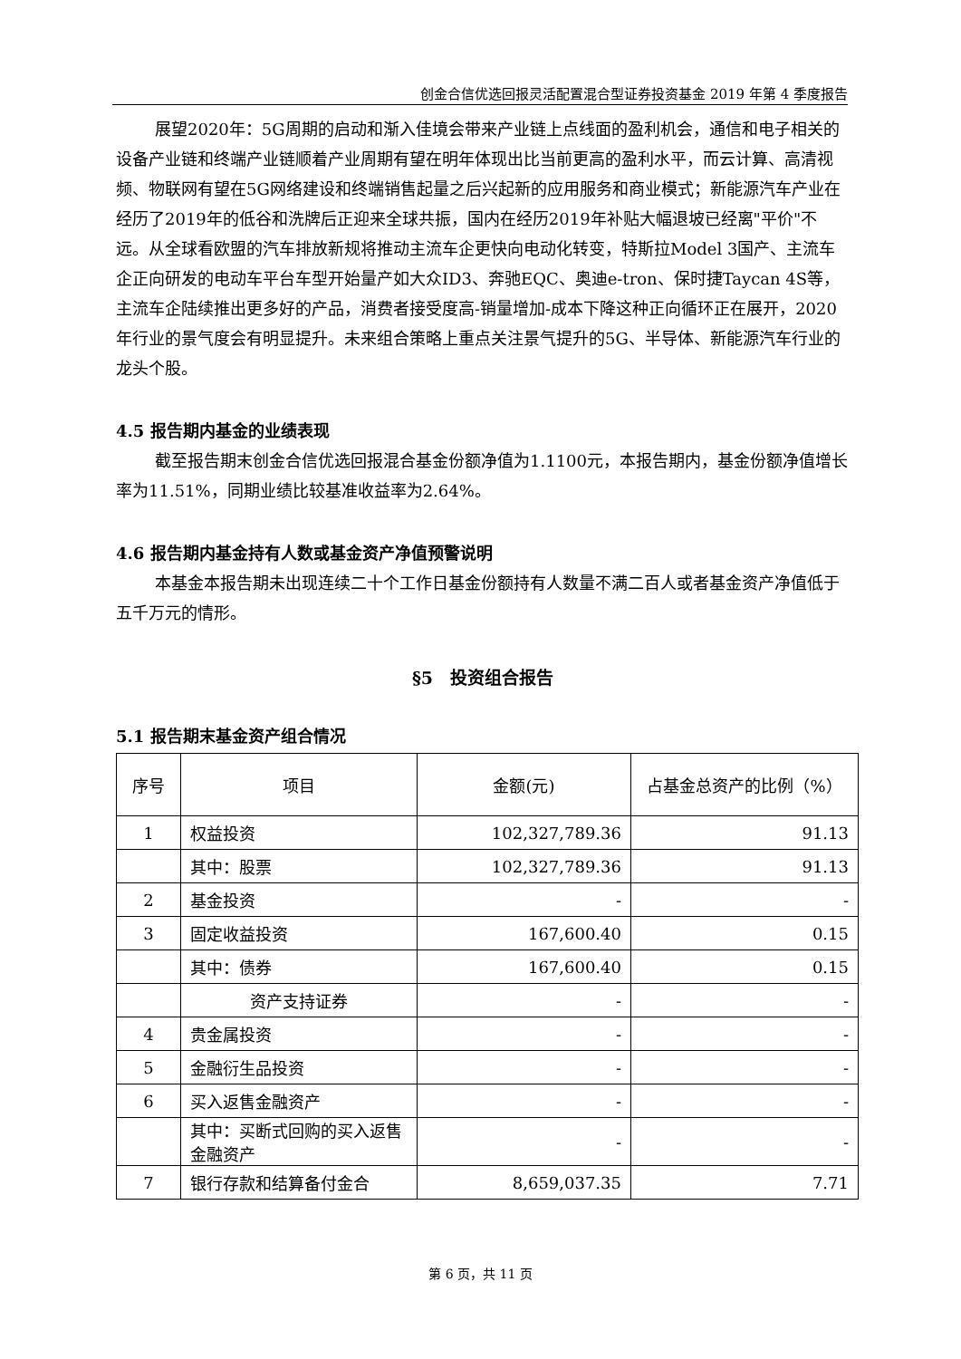创金合信优选回报灵活配置混合型证券投资基金 2019 年第 4 季度报告
展望2020年：5G周期的启动和渐入佳境会带来产业链上点线面的盈利机会，通信和电子相关的设备产业链和终端产业链顺着产业周期有望在明年体现出比当前更高的盈利水平，而云计算、高清视频、物联网有望在5G网络建设和终端销售起量之后兴起新的应用服务和商业模式；新能源汽车产业在经历了2019年的低谷和洗牌后正迎来全球共振，国内在经历2019年补贴大幅退坡已经离"平价"不远。从全球看欧盟的汽车排放新规将推动主流车企更快向电动化转变，特斯拉Model 3国产、主流车企正向研发的电动车平台车型开始量产如大众ID3、奔驰EQC、奥迪e-tron、保时捷Taycan 4S等，主流车企陆续推出更多好的产品，消费者接受度高-销量增加-成本下降这种正向循环正在展开，2020年行业的景气度会有明显提升。未来组合策略上重点关注景气提升的5G、半导体、新能源汽车行业的龙头个股。
4.5 报告期内基金的业绩表现
截至报告期末创金合信优选回报混合基金份额净值为1.1100元，本报告期内，基金份额净值增长率为11.51%，同期业绩比较基准收益率为2.64%。
4.6 报告期内基金持有人数或基金资产净值预警说明
本基金本报告期未出现连续二十个工作日基金份额持有人数量不满二百人或者基金资产净值低于五千万元的情形。
§5　投资组合报告
5.1 报告期末基金资产组合情况
| 序号 | 项目 | 金额(元) | 占基金总资产的比例（%） |
| --- | --- | --- | --- |
| 1 | 权益投资 | 102,327,789.36 | 91.13 |
| | 其中：股票 | 102,327,789.36 | 91.13 |
| 2 | 基金投资 | - | - |
| 3 | 固定收益投资 | 167,600.40 | 0.15 |
| | 其中：债券 | 167,600.40 | 0.15 |
| | 资产支持证券 | - | - |
| 4 | 贵金属投资 | - | - |
| 5 | 金融衍生品投资 | - | - |
| 6 | 买入返售金融资产 | - | - |
| | 其中：买断式回购的买入返售金融资产 | - | - |
| 7 | 银行存款和结算备付金合 | 8,659,037.35 | 7.71 |
第 6 页，共 11 页